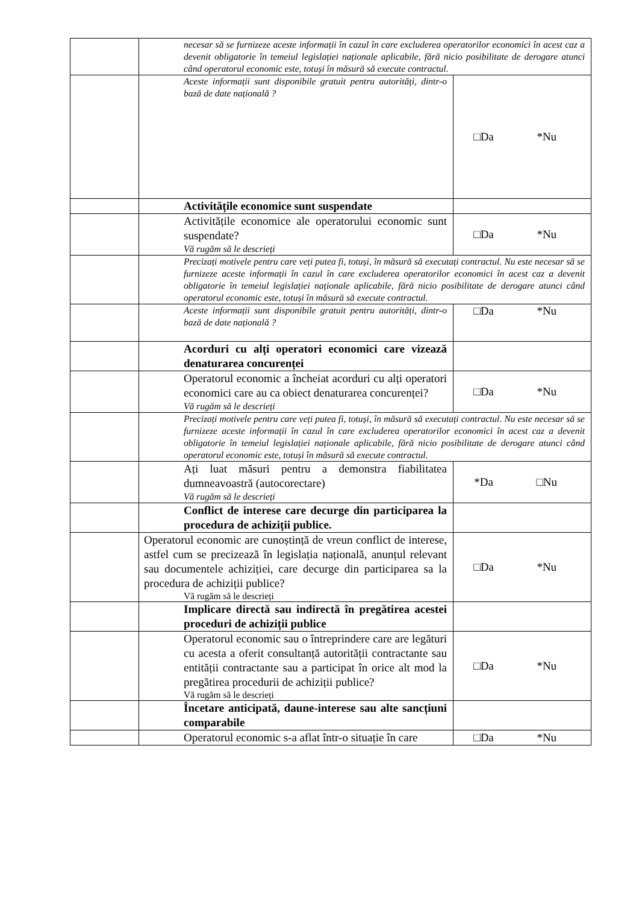| | necesar să se furnizeze aceste informații în cazul în care excluderea operatorilor economici în acest caz a devenit obligatorie în temeiul legislației naționale aplicabile, fără nicio posibilitate de derogare atunci când operatorul economic este, totuși în măsură să execute contractul. | |
| | Aceste informații sunt disponibile gratuit pentru autorități, dintr-o bază de date națională ? | □Da *Nu |
| | Activitățile economice sunt suspendate | |
| | Activitățile economice ale operatorului economic sunt suspendate? Vă rugăm să le descrieți | □Da *Nu |
| | Precizați motivele pentru care veți putea fi, totuși, în măsură să executați contractul. Nu este necesar să se furnizeze aceste informații în cazul în care excluderea operatorilor economici în acest caz a devenit obligatorie în temeiul legislației naționale aplicabile, fără nicio posibilitate de derogare atunci când operatorul economic este, totuși în măsură să execute contractul. | |
| | Aceste informații sunt disponibile gratuit pentru autorități, dintr-o bază de date națională ? | □Da *Nu |
| | Acorduri cu alți operatori economici care vizează denaturarea concurenței | |
| | Operatorul economic a încheiat acorduri cu alți operatori economici care au ca obiect denaturarea concurenței? Vă rugăm să le descrieți | □Da *Nu |
| | Precizați motivele pentru care veți putea fi, totuși, în măsură să executați contractul. Nu este necesar să se furnizeze aceste informații în cazul în care excluderea operatorilor economici în acest caz a devenit obligatorie în temeiul legislației naționale aplicabile, fără nicio posibilitate de derogare atunci când operatorul economic este, totuși în măsură să execute contractul. | |
| | Ați luat măsuri pentru a demonstra fiabilitatea dumneavoastră (autocorectare) Vă rugăm să le descrieți | *Da □Nu |
| | Conflict de interese care decurge din participarea la procedura de achiziții publice. | |
| | Operatorul economic are cunoștință de vreun conflict de interese, astfel cum se precizează în legislația națională, anunțul relevant sau documentele achiziției, care decurge din participarea sa la procedura de achiziții publice? Vă rugăm să le descrieți | □Da *Nu |
| | Implicare directă sau indirectă în pregătirea acestei proceduri de achiziții publice | |
| | Operatorul economic sau o întreprindere care are legături cu acesta a oferit consultanță autorității contractante sau entității contractante sau a participat în orice alt mod la pregătirea procedurii de achiziții publice? Vă rugăm să le descrieți | □Da *Nu |
| | Încetare anticipată, daune-interese sau alte sancțiuni comparabile | |
| | Operatorul economic s-a aflat într-o situație în care | □Da *Nu |